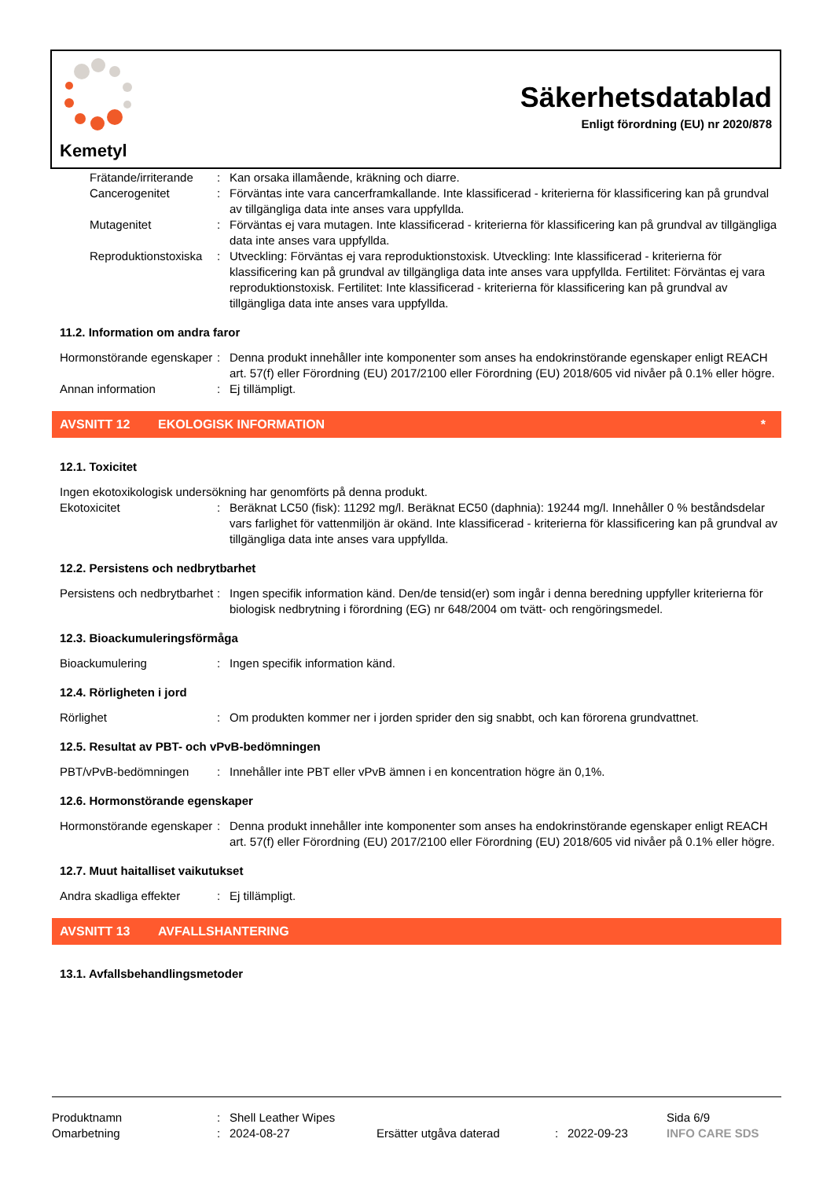Kemetyl
Säkerhetsdatablad
Enligt förordning (EU) nr 2020/878
Frätande/irriterande
: Kan orsaka illamående, kräkning och diarre.
Cancerogenitet : Förväntas inte vara cancerframkallande. Inte klassificerad - kriterierna för klassificering kan på grundval av tillgängliga data inte anses vara uppfyllda.
Mutagenitet : Förväntas ej vara mutagen. Inte klassificerad - kriterierna för klassificering kan på grundval av tillgängliga data inte anses vara uppfyllda.
Reproduktionstoxiska
: Utveckling: Förväntas ej vara reproduktionstoxisk. Utveckling: Inte klassificerad - kriterierna för klassificering kan på grundval av tillgängliga data inte anses vara uppfyllda. Fertilitet: Förväntas ej vara reproduktionstoxisk. Fertilitet: Inte klassificerad - kriterierna för klassificering kan på grundval av tillgängliga data inte anses vara uppfyllda.
11.2. Information om andra faror
Hormonstörande egenskaper
: Denna produkt innehåller inte komponenter som anses ha endokrinstörande egenskaper enligt REACH art. 57(f) eller Förordning (EU) 2017/2100 eller Förordning (EU) 2018/605 vid nivåer på 0.1% eller högre.
Annan information : Ej tillämpligt.
AVSNITT 12 EKOLOGISK INFORMATION *
12.1. Toxicitet
Ingen ekotoxikologisk undersökning har genomförts på denna produkt.
Ekotoxicitet : Beräknat LC50 (fisk): 11292 mg/l. Beräknat EC50 (daphnia): 19244 mg/l. Innehåller 0 % beståndsdelar vars farlighet för vattenmiljön är okänd. Inte klassificerad - kriterierna för klassificering kan på grundval av tillgängliga data inte anses vara uppfyllda.
12.2. Persistens och nedbrytbarhet
Persistens och nedbrytbarhet
: Ingen specifik information känd. Den/de tensid(er) som ingår i denna beredning uppfyller kriterierna för biologisk nedbrytning i förordning (EG) nr 648/2004 om tvätt- och rengöringsmedel.
12.3. Bioackumuleringsförmåga
Bioackumulering : Ingen specifik information känd.
12.4. Rörligheten i jord
Rörlighet : Om produkten kommer ner i jorden sprider den sig snabbt, och kan förorena grundvattnet.
12.5. Resultat av PBT- och vPvB-bedömningen
PBT/vPvB-bedömningen : Innehåller inte PBT eller vPvB ämnen i en koncentration högre än 0,1%.
12.6. Hormonstörande egenskaper
Hormonstörande egenskaper
: Denna produkt innehåller inte komponenter som anses ha endokrinstörande egenskaper enligt REACH art. 57(f) eller Förordning (EU) 2017/2100 eller Förordning (EU) 2018/605 vid nivåer på 0.1% eller högre.
12.7. Muut haitalliset vaikutukset
Andra skadliga effekter
: Ej tillämpligt.
AVSNITT 13 AVFALLSHANTERING
13.1. Avfallsbehandlingsmetoder
Produktnamn : Shell Leather Wipes Sida 6/9
Omarbetning : 2024-08-27 Ersätter utgåva daterad : 2022-09-23 INFO CARE SDS